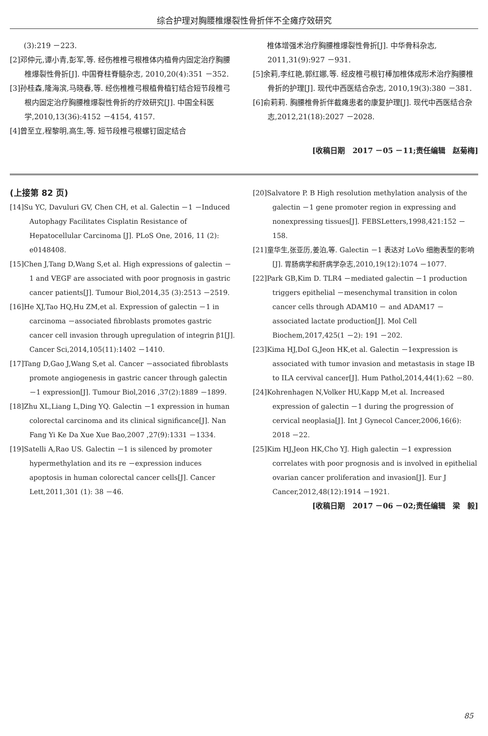综合护理对胸腰椎爆裂性骨折伴不全瘫疗效研究
(3):219 －223.
[2]邓仲元,谭小青,彭军,等. 经伤椎椎弓根椎体内植骨内固定治疗胸腰椎爆裂性骨折[J]. 中国脊柱脊髓杂志, 2010,20(4):351 －352.
[3]孙桂森,隆海滨,马晓春,等. 经伤椎椎弓根植骨植钉结合短节段椎弓根内固定治疗胸腰椎爆裂性骨折的疗效研究[J]. 中国全科医学,2010,13(36):4152 －4154, 4157.
[4]曾至立,程黎明,高生,等. 短节段椎弓根螺钉固定结合
椎体增强术治疗胸腰椎爆裂性骨折[J]. 中华骨科杂志, 2011,31(9):927 －931.
[5]余莉,李红艳,郭红娜,等. 经皮椎弓根钉棒加椎体成形术治疗胸腰椎骨折的护理[J]. 现代中西医结合杂志, 2010,19(3):380 －381.
[6]俞莉莉. 胸腰椎骨折伴截瘫患者的康复护理[J]. 现代中西医结合杂志,2012,21(18):2027 －2028.
[收稿日期　2017 －05 －11;责任编辑　赵菊梅]
(上接第 82 页)
[14]Su YC, Davuluri GV, Chen CH, et al. Galectin －1 －Induced Autophagy Facilitates Cisplatin Resistance of Hepatocellular Carcinoma [J]. PLoS One, 2016, 11 (2): e0148408.
[15]Chen J,Tang D,Wang S,et al. High expressions of galectin －1 and VEGF are associated with poor prognosis in gastric cancer patients[J]. Tumour Biol,2014,35 (3):2513 －2519.
[16]He XJ,Tao HQ,Hu ZM,et al. Expression of galectin －1 in carcinoma －associated fibroblasts promotes gastric cancer cell invasion through upregulation of integrin β1[J]. Cancer Sci,2014,105(11):1402 －1410.
[17]Tang D,Gao J,Wang S,et al. Cancer －associated fibroblasts promote angiogenesis in gastric cancer through galectin －1 expression[J]. Tumour Biol,2016 ,37(2):1889 －1899.
[18]Zhu XL,Liang L,Ding YQ. Galectin －1 expression in human colorectal carcinoma and its clinical significance[J]. Nan Fang Yi Ke Da Xue Xue Bao,2007 ,27(9):1331 －1334.
[19]Satelli A,Rao US. Galectin －1 is silenced by promoter hypermethylation and its re －expression induces apoptosis in human colorectal cancer cells[J]. Cancer Lett,2011,301 (1): 38 －46.
[20]Salvatore P. B High resolution methylation analysis of the galectin －1 gene promoter region in expressing and nonexpressing tissues[J]. FEBSLetters,1998,421:152 －158.
[21]童华生,张亚历,姜泊,等. Galectin －1 表达对 LoVo 细胞表型的影响[J]. 胃肠病学和肝病学杂志,2010,19(12):1074 －1077.
[22]Park GB,Kim D. TLR4 －mediated galectin －1 production triggers epithelial －mesenchymal transition in colon cancer cells through ADAM10 － and ADAM17 －associated lactate production[J]. Mol Cell Biochem,2017,425(1 －2): 191 －202.
[23]Kima HJ,DoI G,Jeon HK,et al. Galectin －1expression is associated with tumor invasion and metastasis in stage IB to ILA cervival cancer[J]. Hum Pathol,2014,44(1):62 －80.
[24]Kohrenhagen N,Volker HU,Kapp M,et al. Increased expression of galectin －1 during the progression of cervical neoplasia[J]. Int J Gynecol Cancer,2006,16(6): 2018 －22.
[25]Kim HJ,Jeon HK,Cho YJ. High galectin －1 expression correlates with poor prognosis and is involved in epithelial ovarian cancer proliferation and invasion[J]. Eur J Cancer,2012,48(12):1914 －1921.
[收稿日期　2017 －06 －02;责任编辑　梁　毅]
85